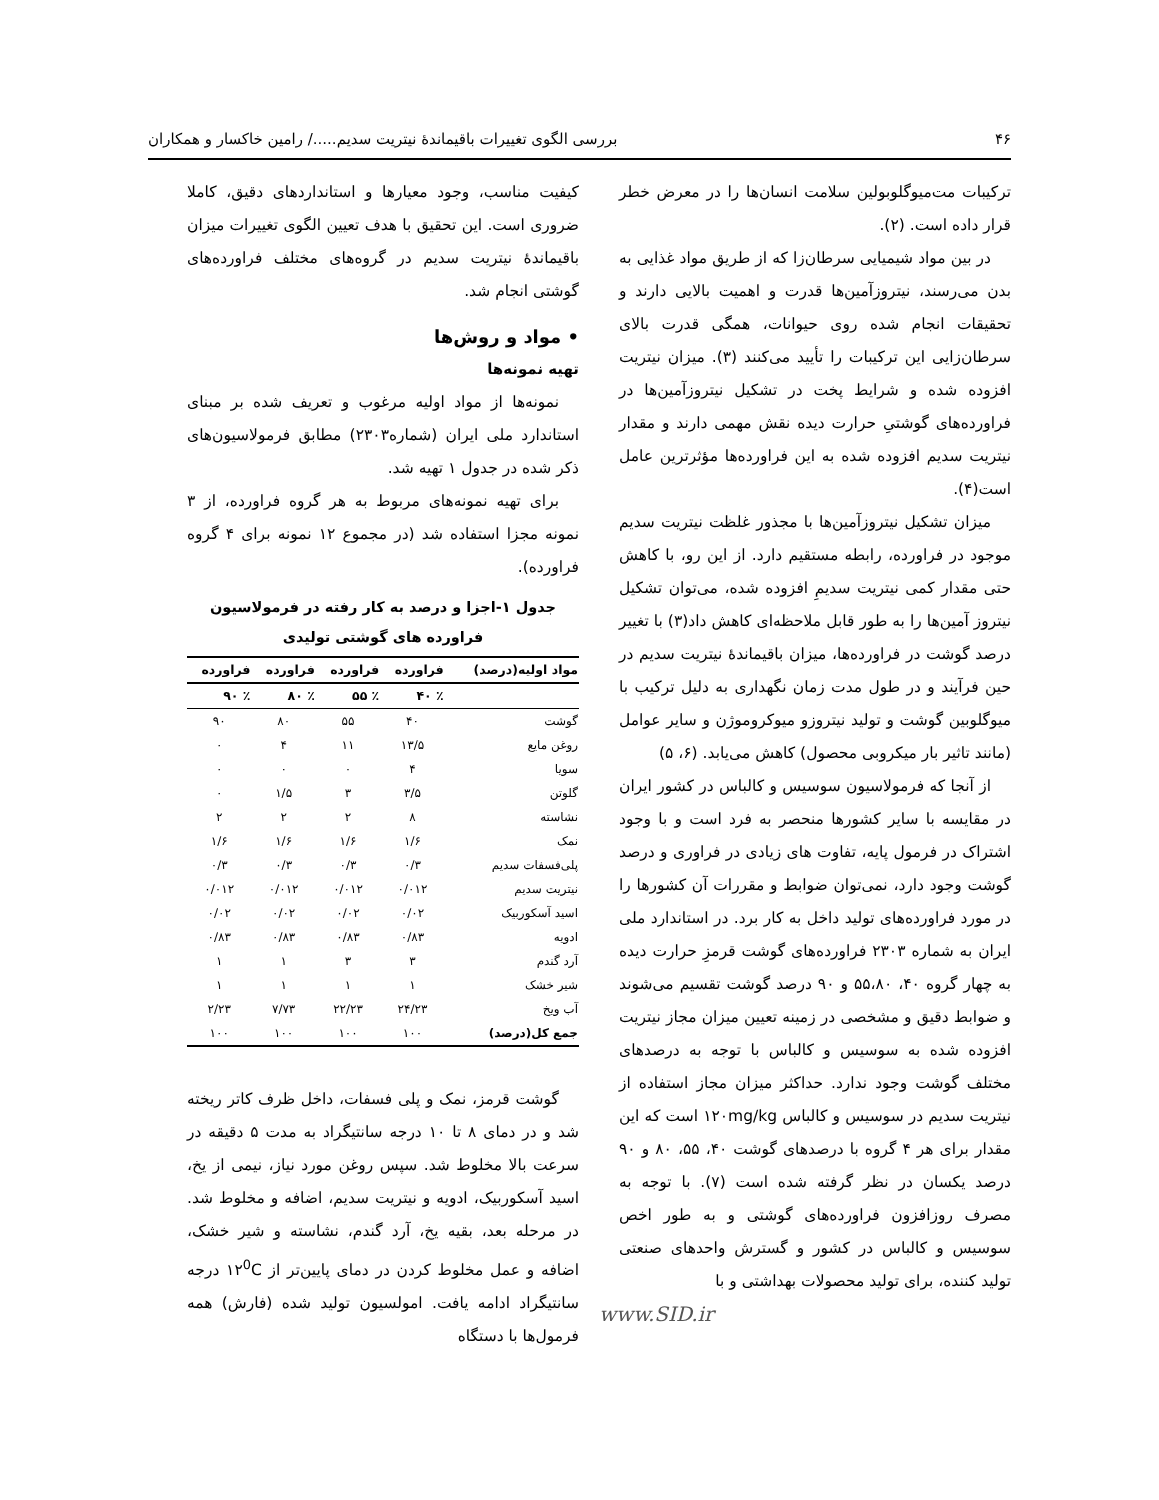۴۶ بررسی الگوی تغییرات باقیماندۀ نیتریت سدیم...../ رامین خاکسار و همکاران
ترکیبات مت‌میوگلوبولین سلامت انسان‌ها را در معرض خطر قرار داده است. (۲).
در بین مواد شیمیایی سرطان‌زا که از طریق مواد غذایی به بدن می‌رسند، نیتروزآمین‌ها قدرت و اهمیت بالایی دارند و تحقیقات انجام شده روی حیوانات، همگی قدرت بالای سرطان‌زایی این ترکیبات را تأیید می‌کنند (۳). میزان نیتریت افزوده شده و شرایط پخت در تشکیل نیتروزآمین‌ها در فراورده‌های گوشتیِ حرارت دیده نقش مهمی دارند و مقدار نیتریت سدیم افزوده شده به این فراورده‌ها مؤثرترین عامل است(۴).
میزان تشکیل نیتروزآمین‌ها با مجذور غلظت نیتریت سدیم موجود در فراورده، رابطه مستقیم دارد. از این رو، با کاهش حتی مقدار کمی نیتریت سدیمِ افزوده شده، می‌توان تشکیل نیتروز آمین‌ها را به طور قابل ملاحظه‌ای کاهش داد(۳) با تغییر درصد گوشت در فراورده‌ها، میزان باقیماندۀ نیتریت سدیم در حین فرآیند و در طول مدت زمان نگهداری به دلیل ترکیب با میوگلوبین گوشت و تولید نیتروزو میوکروموژن و سایر عوامل (مانند تاثیر بار میکروبی محصول) کاهش می‌یابد. (۶، ۵)
از آنجا که فرمولاسیون سوسیس و کالباس در کشور ایران در مقایسه با سایر کشورها منحصر به فرد است و با وجود اشتراک در فرمول پایه، تفاوت های زیادی در فراوری و درصد گوشت وجود دارد، نمی‌توان ضوابط و مقررات آن کشورها را در مورد فراورده‌های تولید داخل به کار برد. در استاندارد ملی ایران به شماره ۲۳۰۳ فراورده‌های گوشت قرمزِ حرارت دیده به چهار گروه ۴۰، ۵۵،۸۰ و ۹۰ درصد گوشت تقسیم می‌شوند و ضوابط دقیق و مشخصی در زمینه تعیین میزان مجاز نیتریت افزوده شده به سوسیس و کالباس با توجه به درصدهای مختلف گوشت وجود ندارد. حداکثر میزان مجاز استفاده از نیتریت سدیم در سوسیس و کالباس ۱۲۰mg/kg است که این مقدار برای هر ۴ گروه با درصدهای گوشت ۴۰، ۵۵، ۸۰ و ۹۰ درصد یکسان در نظر گرفته شده است (۷). با توجه به مصرف روزافزون فراورده‌های گوشتی و به طور اخص سوسیس و کالباس در کشور و گسترش واحدهای صنعتی تولید کننده، برای تولید محصولات بهداشتی و با
www.SID.ir
کیفیت مناسب، وجود معیارها و استانداردهای دقیق، کاملا ضروری است. این تحقیق با هدف تعیین الگوی تغییرات میزان باقیماندۀ نیتریت سدیم در گروه‌های مختلف فراورده‌های گوشتی انجام شد.
• مواد و روش‌ها
تهیه نمونه‌ها
نمونه‌ها از مواد اولیه مرغوب و تعریف شده بر مبنای استاندارد ملی ایران (شماره۲۳۰۳) مطابق فرمولاسیون‌های ذکر شده در جدول ۱ تهیه شد.
برای تهیه نمونه‌های مربوط به هر گروه فراورده، از ۳ نمونه مجزا استفاده شد (در مجموع ۱۲ نمونه برای ۴ گروه فراورده).
جدول ۱-اجزا و درصد به کار رفته در فرمولاسیون
فراورده های گوشتی تولیدی
| مواد اولیه(درصد) | فراورده | فراورده | فراورده | فراورده |
| --- | --- | --- | --- | --- |
| | ٪ ۴۰ | ٪ ۵۵ | ٪ ۸۰ | ٪ ۹۰ |
| گوشت | ۴۰ | ۵۵ | ۸۰ | ۹۰ |
| روغن مایع | ۱۳/۵ | ۱۱ | ۴ | ۰ |
| سویا | ۴ | ۰ | ۰ | ۰ |
| گلوتن | ۳/۵ | ۳ | ۱/۵ | ۰ |
| نشاسته | ۸ | ۲ | ۲ | ۲ |
| نمک | ۱/۶ | ۱/۶ | ۱/۶ | ۱/۶ |
| پلی‌فسفات سدیم | ۰/۳ | ۰/۳ | ۰/۳ | ۰/۳ |
| نیتریت سدیم | ۰/۰۱۲ | ۰/۰۱۲ | ۰/۰۱۲ | ۰/۰۱۲ |
| اسید آسکوربیک | ۰/۰۲ | ۰/۰۲ | ۰/۰۲ | ۰/۰۲ |
| ادویه | ۰/۸۳ | ۰/۸۳ | ۰/۸۳ | ۰/۸۳ |
| آرد گندم | ۳ | ۳ | ۱ | ۱ |
| شیر خشک | ۱ | ۱ | ۱ | ۱ |
| آب ویخ | ۲۴/۲۳ | ۲۲/۲۳ | ۷/۷۳ | ۲/۲۳ |
| جمع کل(درصد) | ۱۰۰ | ۱۰۰ | ۱۰۰ | ۱۰۰ |
گوشت قرمز، نمک و پلی فسفات، داخل ظرف کاتر ریخته شد و در دمای ۸ تا ۱۰ درجه سانتیگراد به مدت ۵ دقیقه در سرعت بالا مخلوط شد. سپس روغن مورد نیاز، نیمی از یخ، اسید آسکوربیک، ادویه و نیتریت سدیم، اضافه و مخلوط شد. در مرحله بعد، بقیه یخ، آرد گندم، نشاسته و شیر خشک، اضافه و عمل مخلوط کردن در دمای پایین‌تر از ۱۲<sup>0</sup>C درجه سانتیگراد ادامه یافت. امولسیون تولید شده (فارش) همه فرمول‌ها با دستگاه